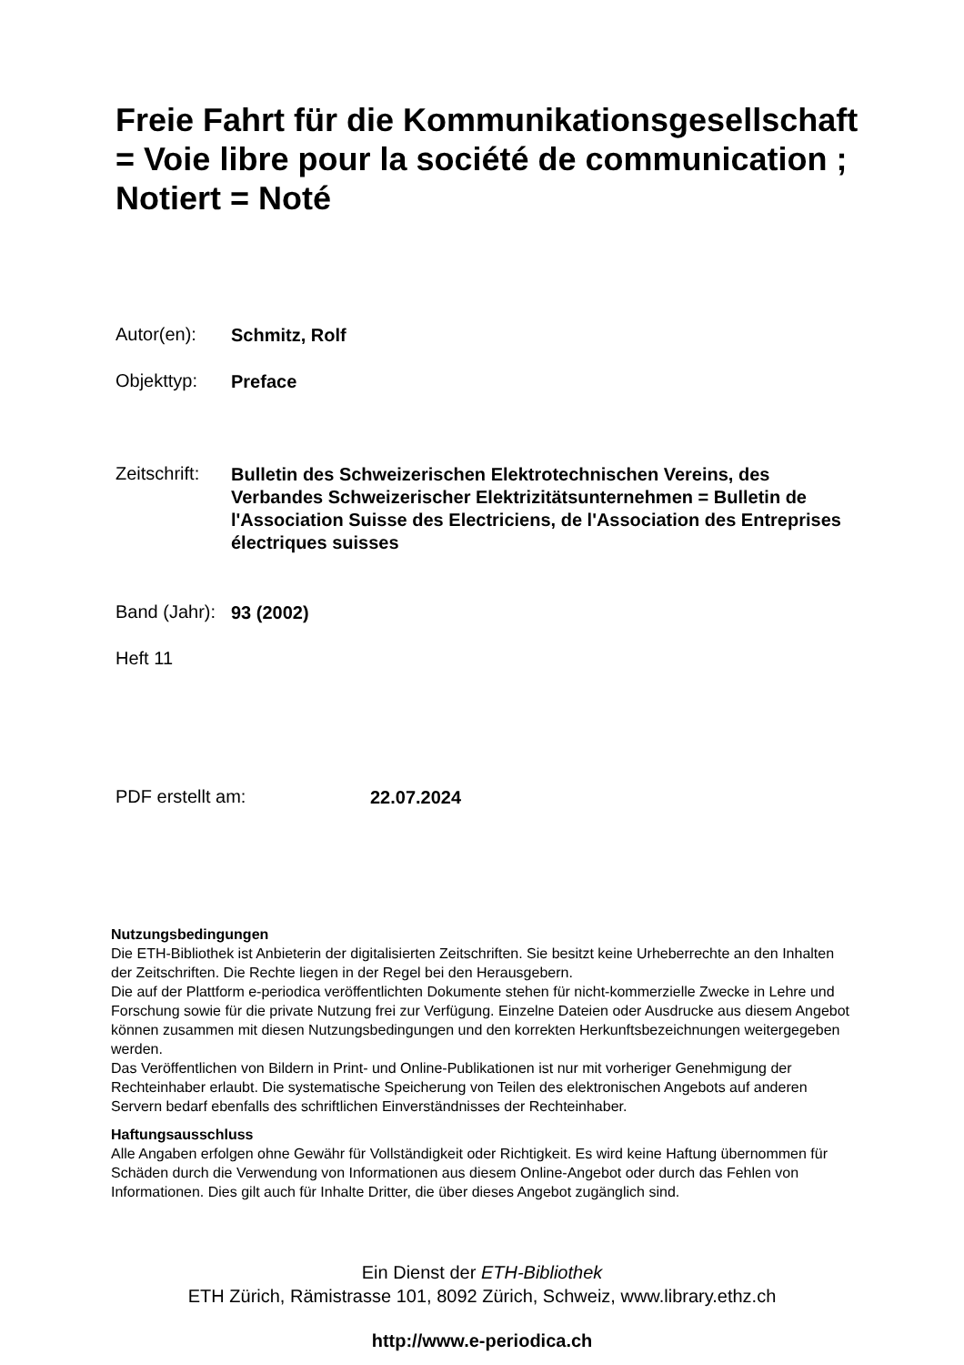Freie Fahrt für die Kommunikationsgesellschaft = Voie libre pour la société de communication ; Notiert = Noté
Autor(en): Schmitz, Rolf
Objekttyp: Preface
Zeitschrift: Bulletin des Schweizerischen Elektrotechnischen Vereins, des Verbandes Schweizerischer Elektrizitätsunternehmen = Bulletin de l'Association Suisse des Electriciens, de l'Association des Entreprises électriques suisses
Band (Jahr): 93 (2002)
Heft 11
PDF erstellt am: 22.07.2024
Nutzungsbedingungen
Die ETH-Bibliothek ist Anbieterin der digitalisierten Zeitschriften. Sie besitzt keine Urheberrechte an den Inhalten der Zeitschriften. Die Rechte liegen in der Regel bei den Herausgebern.
Die auf der Plattform e-periodica veröffentlichten Dokumente stehen für nicht-kommerzielle Zwecke in Lehre und Forschung sowie für die private Nutzung frei zur Verfügung. Einzelne Dateien oder Ausdrucke aus diesem Angebot können zusammen mit diesen Nutzungsbedingungen und den korrekten Herkunftsbezeichnungen weitergegeben werden.
Das Veröffentlichen von Bildern in Print- und Online-Publikationen ist nur mit vorheriger Genehmigung der Rechteinhaber erlaubt. Die systematische Speicherung von Teilen des elektronischen Angebots auf anderen Servern bedarf ebenfalls des schriftlichen Einverständnisses der Rechteinhaber.
Haftungsausschluss
Alle Angaben erfolgen ohne Gewähr für Vollständigkeit oder Richtigkeit. Es wird keine Haftung übernommen für Schäden durch die Verwendung von Informationen aus diesem Online-Angebot oder durch das Fehlen von Informationen. Dies gilt auch für Inhalte Dritter, die über dieses Angebot zugänglich sind.
Ein Dienst der ETH-Bibliothek
ETH Zürich, Rämistrasse 101, 8092 Zürich, Schweiz, www.library.ethz.ch
http://www.e-periodica.ch